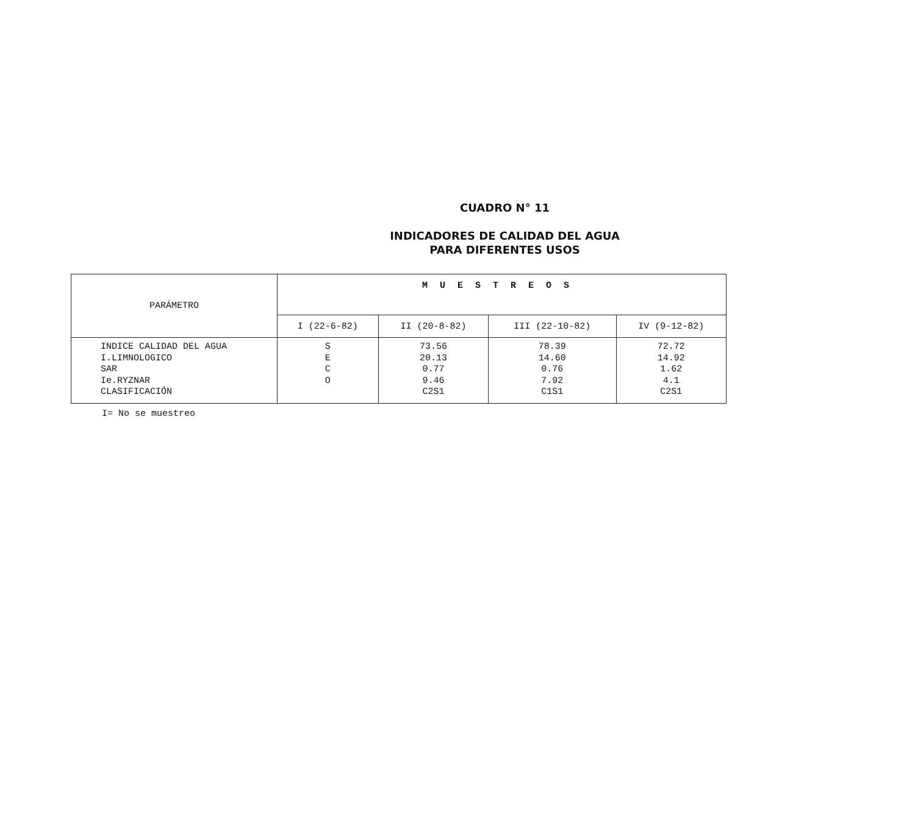CUADRO N° 11
INDICADORES DE CALIDAD DEL AGUA
PARA DIFERENTES USOS
| PARÁMETRO | MUESTREOS | | | |
| --- | --- | --- | --- | --- |
| | I (22-6-82) | II (20-8-82) | III (22-10-82) | IV (9-12-82) |
| INDICE CALIDAD DEL AGUA I.LIMNOLOGICO SAR Ie.RYZNAR CLASIFICACIÓN | S E C O | 73.56 20.13 0.77 9.46 C2S1 | 78.39 14.60 0.76 7.92 C1S1 | 72.72 14.92 1.62 4.1 C2S1 |
I= No se muestreo